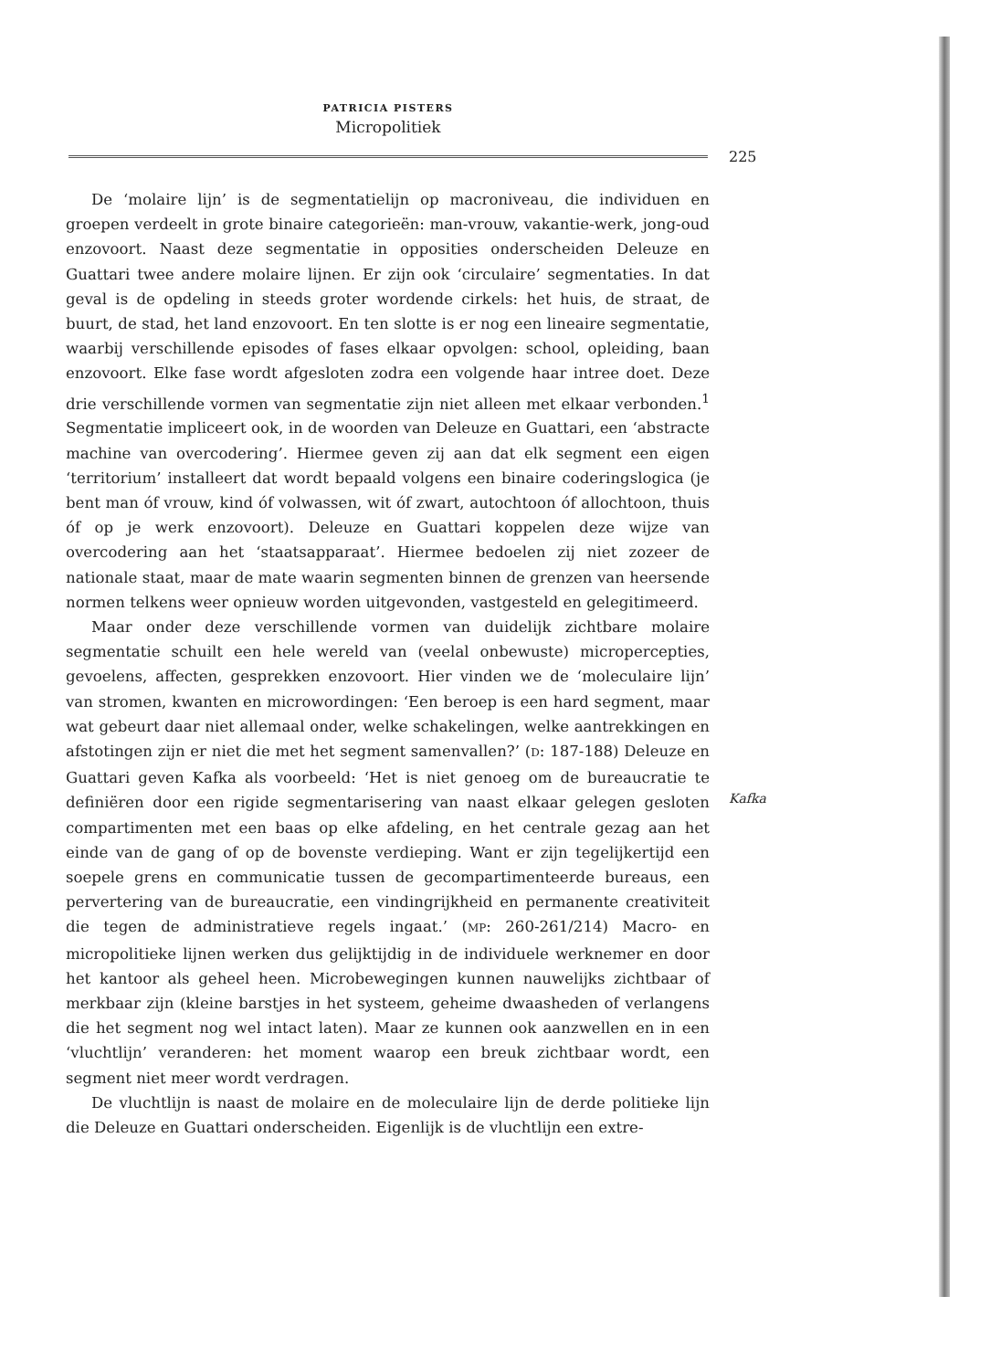PATRICIA PISTERS
Micropolitiek
225
De ‘molaire lijn’ is de segmentatielijn op macroniveau, die individuen en groepen verdeelt in grote binaire categorieën: man-vrouw, vakantie-werk, jong-oud enzovoort. Naast deze segmentatie in opposities onderscheiden Deleuze en Guattari twee andere molaire lijnen. Er zijn ook ‘circulaire’ segmentaties. In dat geval is de opdeling in steeds groter wordende cirkels: het huis, de straat, de buurt, de stad, het land enzovoort. En ten slotte is er nog een lineaire segmentatie, waarbij verschillende episodes of fases elkaar opvolgen: school, opleiding, baan enzovoort. Elke fase wordt afgesloten zodra een volgende haar intree doet. Deze drie verschillende vormen van segmentatie zijn niet alleen met elkaar verbonden.<sup>1</sup> Segmentatie impliceert ook, in de woorden van Deleuze en Guattari, een ‘abstracte machine van overcodering’. Hiermee geven zij aan dat elk segment een eigen ‘territorium’ installeert dat wordt bepaald volgens een binaire coderingslogica (je bent man óf vrouw, kind óf volwassen, wit óf zwart, autochtoon óf allochtoon, thuis óf op je werk enzovoort). Deleuze en Guattari koppelen deze wijze van overcodering aan het ‘staatsapparaat’. Hiermee bedoelen zij niet zozeer de nationale staat, maar de mate waarin segmenten binnen de grenzen van heersende normen telkens weer opnieuw worden uitgevonden, vastgesteld en gelegitimeerd.
Maar onder deze verschillende vormen van duidelijk zichtbare molaire segmentatie schuilt een hele wereld van (veelal onbewuste) micropercepties, gevoelens, affecten, gesprekken enzovoort. Hier vinden we de ‘moleculaire lijn’ van stromen, kwanten en microwordingen: ‘Een beroep is een hard segment, maar wat gebeurt daar niet allemaal onder, welke schakelingen, welke aantrekkingen en afstotingen zijn er niet die met het segment samenvallen?’ (D: 187-188) Deleuze en Guattari geven Kafka als voorbeeld: ‘Het is niet genoeg om de bureaucratie te definiëren door een rigide segmentarisering van naast elkaar gelegen gesloten compartimenten met een baas op elke afdeling, en het centrale gezag aan het einde van de gang of op de bovenste verdieping. Want er zijn tegelijkertijd een soepele grens en communicatie tussen de gecompartimenteerde bureaus, een pervertering van de bureaucratie, een vindingrijkheid en permanente creativiteit die tegen de administratieve regels ingaat.’ (MP: 260-261/214) Macro- en micropolitieke lijnen werken dus gelijktijdig in de individuele werknemer en door het kantoor als geheel heen. Microbewegingen kunnen nauwelijks zichtbaar of merkbaar zijn (kleine barstjes in het systeem, geheime dwaasheden of verlangens die het segment nog wel intact laten). Maar ze kunnen ook aanzwellen en in een ‘vluchtlijn’ veranderen: het moment waarop een breuk zichtbaar wordt, een segment niet meer wordt verdragen.
De vluchtlijn is naast de molaire en de moleculaire lijn de derde politieke lijn die Deleuze en Guattari onderscheiden. Eigenlijk is de vluchtlijn een extre-
Kafka